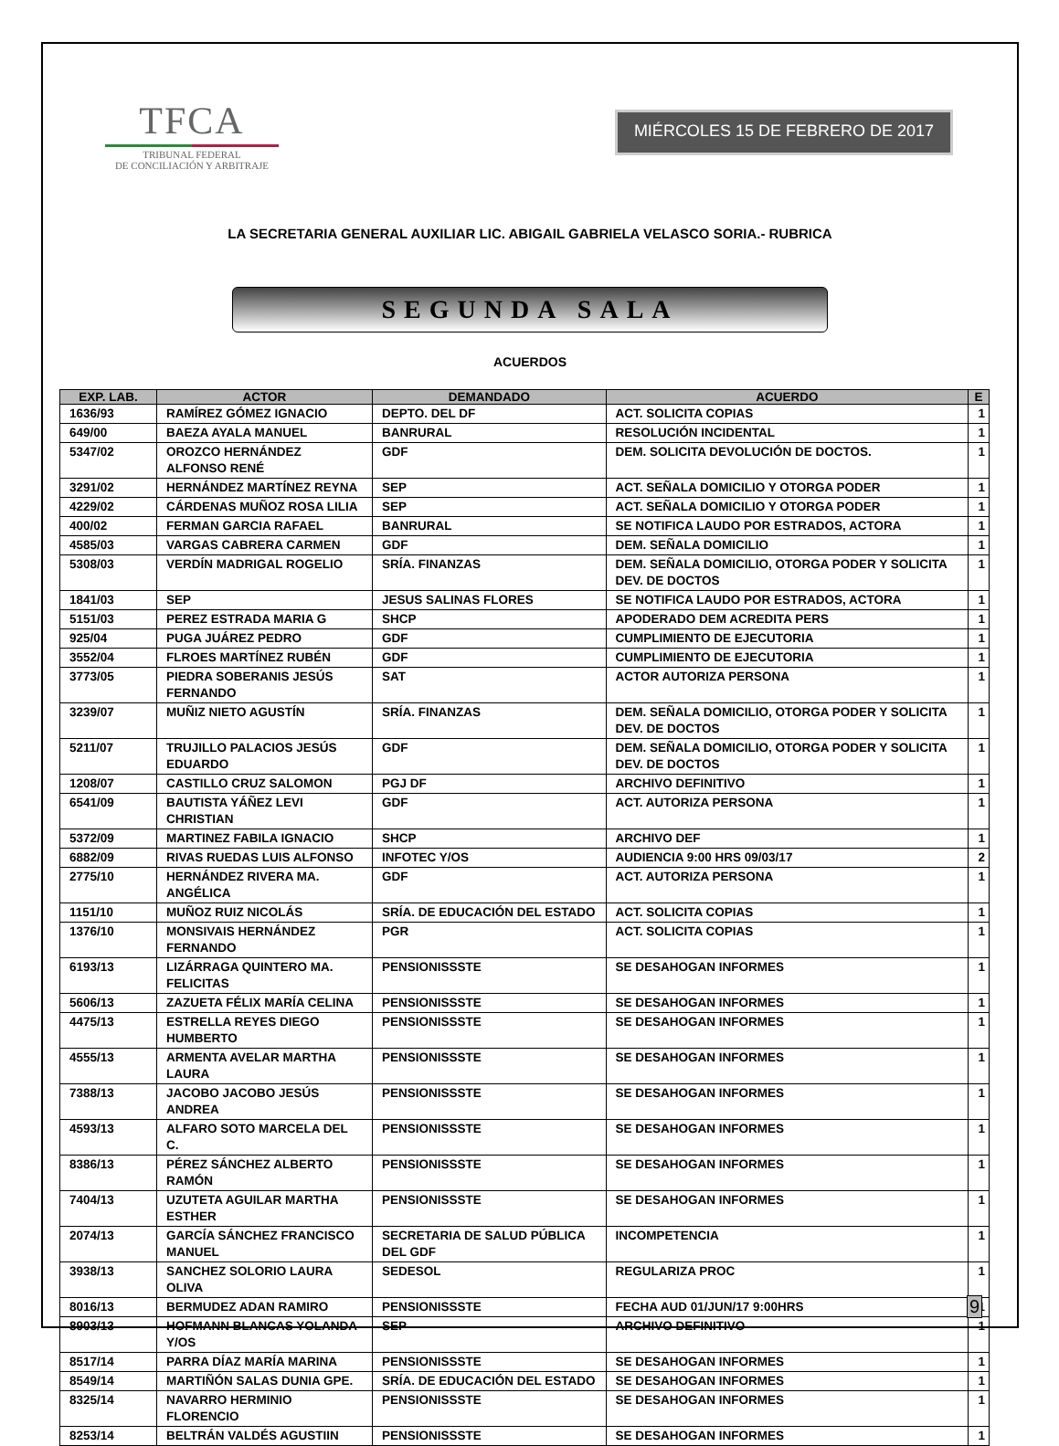TFCA
TRIBUNAL FEDERAL
DE CONCILIACIÓN Y ARBITRAJE
MIÉRCOLES 15 DE FEBRERO DE 2017
LA SECRETARIA GENERAL AUXILIAR LIC. ABIGAIL GABRIELA VELASCO SORIA.- RUBRICA
SEGUNDA SALA
ACUERDOS
| EXP. LAB. | ACTOR | DEMANDADO | ACUERDO | E |
| --- | --- | --- | --- | --- |
| 1636/93 | RAMÍREZ GÓMEZ IGNACIO | DEPTO. DEL DF | ACT. SOLICITA COPIAS | 1 |
| 649/00 | BAEZA AYALA MANUEL | BANRURAL | RESOLUCIÓN INCIDENTAL | 1 |
| 5347/02 | OROZCO HERNÁNDEZ ALFONSO RENÉ | GDF | DEM. SOLICITA DEVOLUCIÓN DE DOCTOS. | 1 |
| 3291/02 | HERNÁNDEZ MARTÍNEZ REYNA | SEP | ACT. SEÑALA DOMICILIO Y OTORGA PODER | 1 |
| 4229/02 | CÁRDENAS MUÑOZ ROSA LILIA | SEP | ACT. SEÑALA DOMICILIO Y OTORGA PODER | 1 |
| 400/02 | FERMAN GARCIA RAFAEL | BANRURAL | SE NOTIFICA LAUDO POR ESTRADOS, ACTORA | 1 |
| 4585/03 | VARGAS CABRERA CARMEN | GDF | DEM. SEÑALA DOMICILIO | 1 |
| 5308/03 | VERDÍN MADRIGAL ROGELIO | SRÍA. FINANZAS | DEM. SEÑALA DOMICILIO, OTORGA PODER Y SOLICITA DEV. DE DOCTOS | 1 |
| 1841/03 | SEP | JESUS SALINAS FLORES | SE NOTIFICA LAUDO POR ESTRADOS, ACTORA | 1 |
| 5151/03 | PEREZ ESTRADA MARIA G | SHCP | APODERADO DEM ACREDITA PERS | 1 |
| 925/04 | PUGA JUÁREZ PEDRO | GDF | CUMPLIMIENTO DE EJECUTORIA | 1 |
| 3552/04 | FLROES MARTÍNEZ RUBÉN | GDF | CUMPLIMIENTO DE EJECUTORIA | 1 |
| 3773/05 | PIEDRA SOBERANIS JESÚS FERNANDO | SAT | ACTOR AUTORIZA PERSONA | 1 |
| 3239/07 | MUÑIZ NIETO AGUSTÍN | SRÍA. FINANZAS | DEM. SEÑALA DOMICILIO, OTORGA PODER Y SOLICITA DEV. DE DOCTOS | 1 |
| 5211/07 | TRUJILLO PALACIOS JESÚS EDUARDO | GDF | DEM. SEÑALA DOMICILIO, OTORGA PODER Y SOLICITA DEV. DE DOCTOS | 1 |
| 1208/07 | CASTILLO CRUZ SALOMON | PGJ DF | ARCHIVO DEFINITIVO | 1 |
| 6541/09 | BAUTISTA YÁÑEZ LEVI CHRISTIAN | GDF | ACT. AUTORIZA PERSONA | 1 |
| 5372/09 | MARTINEZ FABILA IGNACIO | SHCP | ARCHIVO DEF | 1 |
| 6882/09 | RIVAS RUEDAS LUIS ALFONSO | INFOTEC Y/OS | AUDIENCIA 9:00 HRS 09/03/17 | 2 |
| 2775/10 | HERNÁNDEZ RIVERA MA. ANGÉLICA | GDF | ACT. AUTORIZA PERSONA | 1 |
| 1151/10 | MUÑOZ RUIZ NICOLÁS | SRÍA. DE EDUCACIÓN DEL ESTADO | ACT. SOLICITA COPIAS | 1 |
| 1376/10 | MONSIVAIS HERNÁNDEZ FERNANDO | PGR | ACT. SOLICITA COPIAS | 1 |
| 6193/13 | LIZÁRRAGA QUINTERO MA. FELICITAS | PENSIONISSSTE | SE DESAHOGAN INFORMES | 1 |
| 5606/13 | ZAZUETA FÉLIX MARÍA CELINA | PENSIONISSSTE | SE DESAHOGAN INFORMES | 1 |
| 4475/13 | ESTRELLA REYES DIEGO HUMBERTO | PENSIONISSSTE | SE DESAHOGAN INFORMES | 1 |
| 4555/13 | ARMENTA AVELAR MARTHA LAURA | PENSIONISSSTE | SE DESAHOGAN INFORMES | 1 |
| 7388/13 | JACOBO JACOBO JESÚS ANDREA | PENSIONISSSTE | SE DESAHOGAN INFORMES | 1 |
| 4593/13 | ALFARO SOTO MARCELA DEL C. | PENSIONISSSTE | SE DESAHOGAN INFORMES | 1 |
| 8386/13 | PÉREZ SÁNCHEZ ALBERTO RAMÓN | PENSIONISSSTE | SE DESAHOGAN INFORMES | 1 |
| 7404/13 | UZUTETA AGUILAR MARTHA ESTHER | PENSIONISSSTE | SE DESAHOGAN INFORMES | 1 |
| 2074/13 | GARCÍA SÁNCHEZ FRANCISCO MANUEL | SECRETARIA DE SALUD PÚBLICA DEL GDF | INCOMPETENCIA | 1 |
| 3938/13 | SANCHEZ SOLORIO LAURA OLIVA | SEDESOL | REGULARIZA PROC | 1 |
| 8016/13 | BERMUDEZ ADAN RAMIRO | PENSIONISSSTE | FECHA AUD 01/JUN/17 9:00HRS | 1 |
| 8903/13 | HOFMANN BLANCAS YOLANDA Y/OS | SEP | ARCHIVO DEFINITIVO | 1 |
| 8517/14 | PARRA DÍAZ MARÍA MARINA | PENSIONISSSTE | SE DESAHOGAN INFORMES | 1 |
| 8549/14 | MARTIÑÓN SALAS DUNIA GPE. | SRÍA. DE EDUCACIÓN DEL ESTADO | SE DESAHOGAN INFORMES | 1 |
| 8325/14 | NAVARRO HERMINIO FLORENCIO | PENSIONISSSTE | SE DESAHOGAN INFORMES | 1 |
| 8253/14 | BELTRÁN VALDÉS AGUSTIIN | PENSIONISSSTE | SE DESAHOGAN INFORMES | 1 |
9